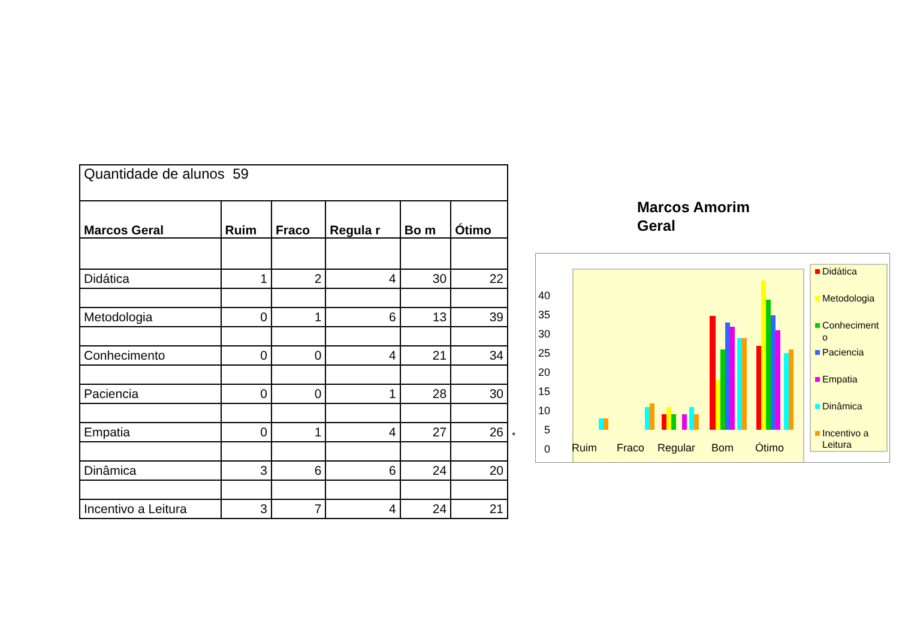| Quantidade de alunos 59 | | | | | |
| Marcos Geral | Ruim | Fraco | Regula r | Bo m | Ótimo |
| Didática | 1 | 2 | 4 | 30 | 22 |
| Metodologia | 0 | 1 | 6 | 13 | 39 |
| Conhecimento | 0 | 0 | 4 | 21 | 34 |
| Paciencia | 0 | 0 | 1 | 28 | 30 |
| Empatia | 0 | 1 | 4 | 27 | 26 |
| Dinâmica | 3 | 6 | 6 | 24 | 20 |
| Incentivo a Leitura | 3 | 7 | 4 | 24 | 21 |
*
Marcos Amorim
Geral
40
35
30
25
20
15
10
5
0
Ruim
Fraco
Regular
Bom
Ótimo
Didática
Metodologia
Conheciment
o
Paciencia
Empatia
Dinâmica
Incentivo a
Leitura